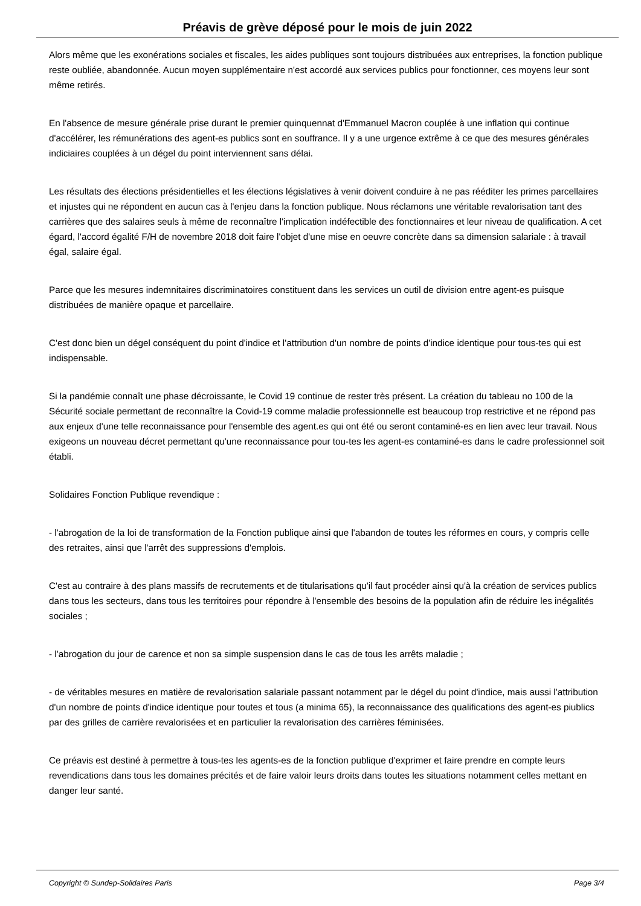Préavis de grève déposé pour le mois de juin 2022
Alors même que les exonérations sociales et fiscales, les aides publiques sont toujours distribuées aux entreprises, la fonction publique reste oubliée, abandonnée. Aucun moyen supplémentaire n'est accordé aux services publics pour fonctionner, ces moyens leur sont même retirés.
En l'absence de mesure générale prise durant le premier quinquennat d'Emmanuel Macron couplée à une inflation qui continue d'accélérer, les rémunérations des agent-es publics sont en souffrance. Il y a une urgence extrême à ce que des mesures générales indiciaires couplées à un dégel du point interviennent sans délai.
Les résultats des élections présidentielles et les élections législatives à venir doivent conduire à ne pas rééditer les primes parcellaires et injustes qui ne répondent en aucun cas à l'enjeu dans la fonction publique. Nous réclamons une véritable revalorisation tant des carrières que des salaires seuls à même de reconnaître l'implication indéfectible des fonctionnaires et leur niveau de qualification. A cet égard, l'accord égalité F/H de novembre 2018 doit faire l'objet d'une mise en oeuvre concrète dans sa dimension salariale : à travail égal, salaire égal.
Parce que les mesures indemnitaires discriminatoires constituent dans les services un outil de division entre agent-es puisque distribuées de manière opaque et parcellaire.
C'est donc bien un dégel conséquent du point d'indice et l'attribution d'un nombre de points d'indice identique pour tous-tes qui est indispensable.
Si la pandémie connaît une phase décroissante, le Covid 19 continue de rester très présent. La création du tableau no 100 de la Sécurité sociale permettant de reconnaître la Covid-19 comme maladie professionnelle est beaucoup trop restrictive et ne répond pas aux enjeux d'une telle reconnaissance pour l'ensemble des agent.es qui ont été ou seront contaminé-es en lien avec leur travail. Nous exigeons un nouveau décret permettant qu'une reconnaissance pour tou-tes les agent-es contaminé-es dans le cadre professionnel soit établi.
Solidaires Fonction Publique revendique :
- l'abrogation de la loi de transformation de la Fonction publique ainsi que l'abandon de toutes les réformes en cours, y compris celle des retraites, ainsi que l'arrêt des suppressions d'emplois.
C'est au contraire à des plans massifs de recrutements et de titularisations qu'il faut procéder ainsi qu'à la création de services publics dans tous les secteurs, dans tous les territoires pour répondre à l'ensemble des besoins de la population afin de réduire les inégalités sociales ;
- l'abrogation du jour de carence et non sa simple suspension dans le cas de tous les arrêts maladie ;
- de véritables mesures en matière de revalorisation salariale passant notamment par le dégel du point d'indice, mais aussi l'attribution d'un nombre de points d'indice identique pour toutes et tous (a minima 65), la reconnaissance des qualifications des agent-es piublics par des grilles de carrière revalorisées et en particulier la revalorisation des carrières féminisées.
Ce préavis est destiné à permettre à tous-tes les agents-es de la fonction publique d'exprimer et faire prendre en compte leurs revendications dans tous les domaines précités et de faire valoir leurs droits dans toutes les situations notamment celles mettant en danger leur santé.
Copyright © Sundep-Solidaires Paris Page 3/4